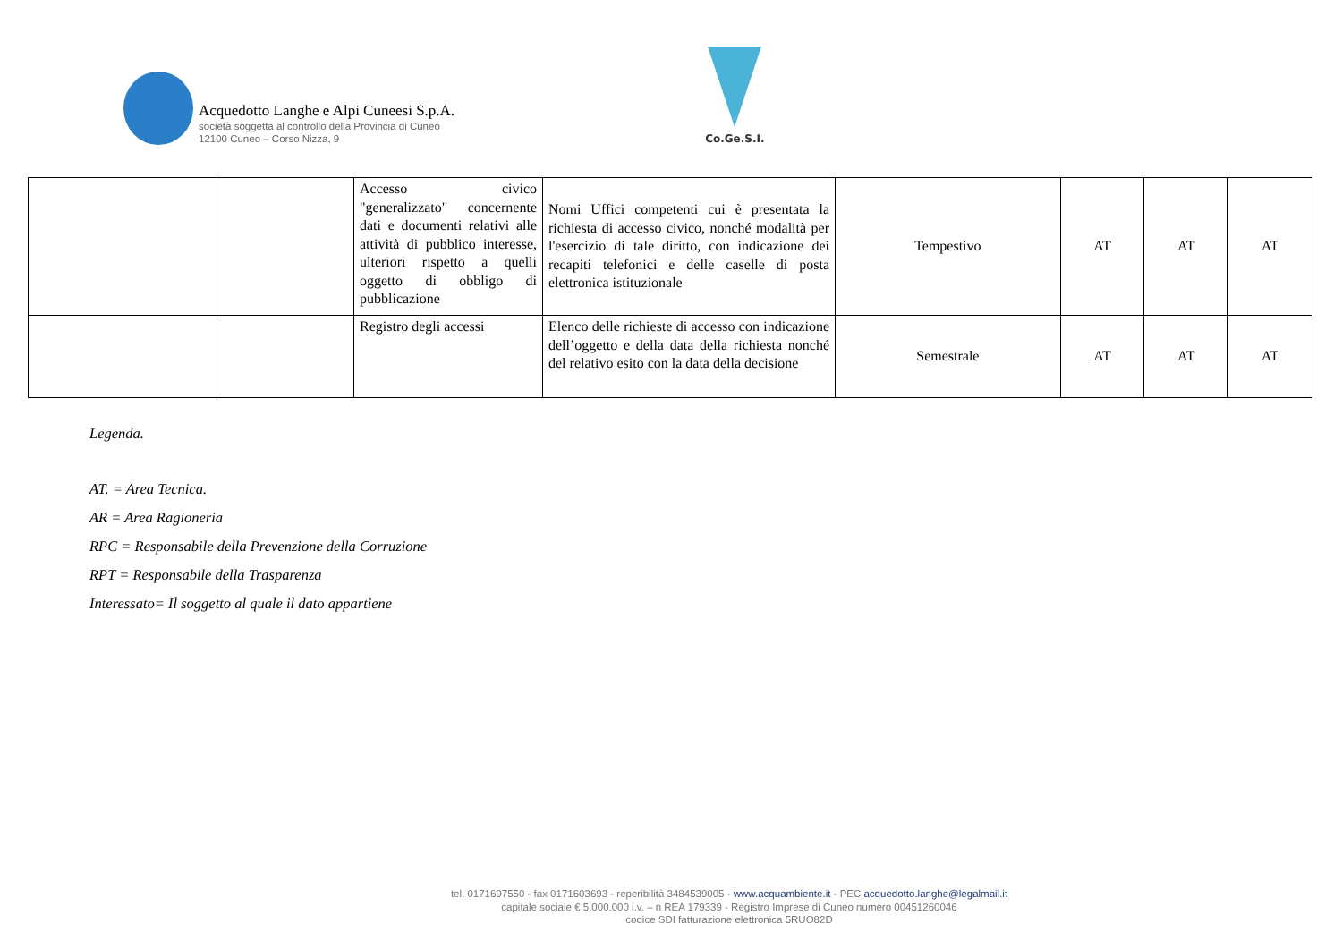Acquedotto Langhe e Alpi Cuneesi S.p.A.
società soggetta al controllo della Provincia di Cuneo
12100 Cuneo – Corso Nizza, 9
Co.Ge.S.I.
| | | Accesso civico "generalizzato" concernente dati e documenti relativi alle attività di pubblico interesse, ulteriori rispetto a quelli oggetto di obbligo di pubblicazione | Nomi Uffici competenti cui è presentata la richiesta di accesso civico, nonché modalità per l'esercizio di tale diritto, con indicazione dei recapiti telefonici e delle caselle di posta elettronica istituzionale | Tempestivo | AT | AT | AT |
| | | Registro degli accessi | Elenco delle richieste di accesso con indicazione dell’oggetto e della data della richiesta nonché del relativo esito con la data della decisione | Semestrale | AT | AT | AT |
Legenda.
AT. = Area Tecnica.
AR = Area Ragioneria
RPC = Responsabile della Prevenzione della Corruzione
RPT = Responsabile della Trasparenza
Interessato= Il soggetto al quale il dato appartiene
tel. 0171697550 - fax 0171603693 - reperibilità 3484539005 - www.acquambiente.it - PEC acquedotto.langhe@legalmail.it
capitale sociale € 5.000.000 i.v. – n REA 179339 - Registro Imprese di Cuneo numero 00451260046
codice SDI fatturazione elettronica 5RUO82D